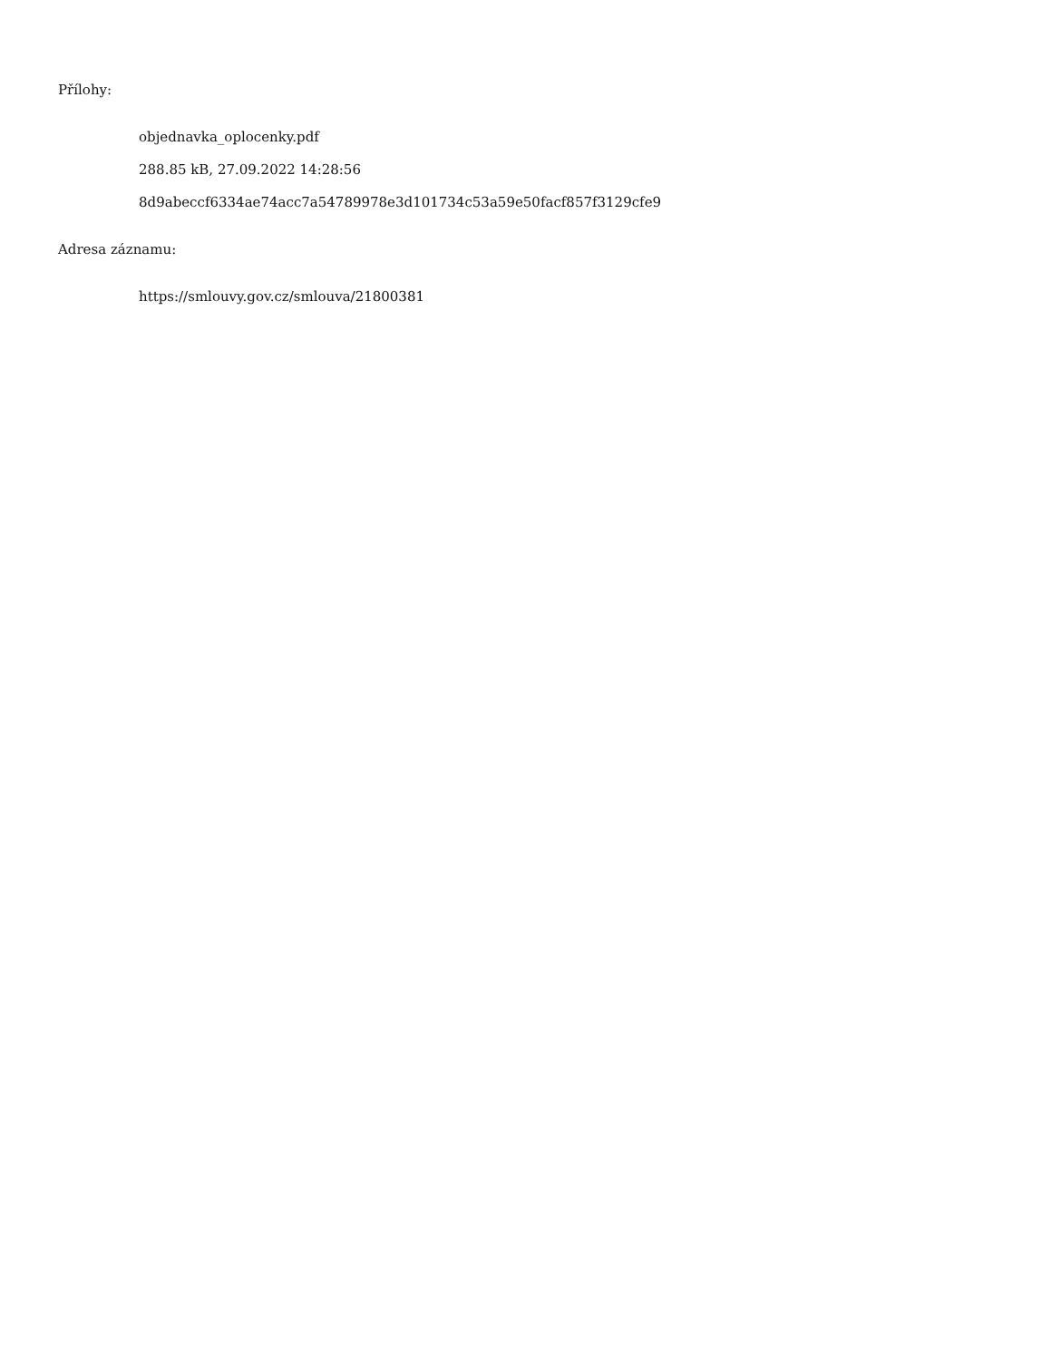Přílohy:
objednavka_oplocenky.pdf
288.85 kB, 27.09.2022 14:28:56
8d9abeccf6334ae74acc7a54789978e3d101734c53a59e50facf857f3129cfe9
Adresa záznamu:
https://smlouvy.gov.cz/smlouva/21800381